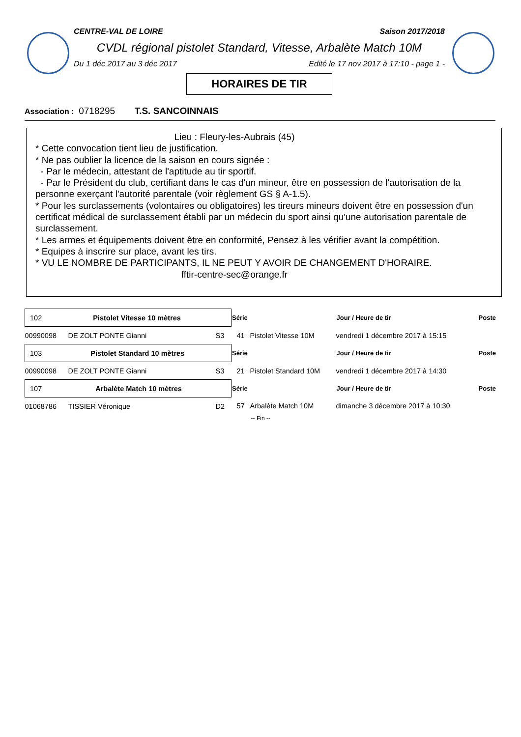CENTRE-VAL DE LOIRE Saison 2017/2018
CVDL régional pistolet Standard, Vitesse, Arbalète Match 10M
Du 1 déc 2017 au 3 déc 2017 Edité le 17 nov 2017 à 17:10 - page 1 -
HORAIRES DE TIR
Association : 0718295 T.S. SANCOINNAIS
Lieu : Fleury-les-Aubrais (45)
* Cette convocation tient lieu de justification.
* Ne pas oublier la licence de la saison en cours signée :
- Par le médecin, attestant de l'aptitude au tir sportif.
- Par le Président du club, certifiant dans le cas d'un mineur, être en possession de l'autorisation de la personne exerçant l'autorité parentale (voir règlement GS § A-1.5).
* Pour les surclassements (volontaires ou obligatoires) les tireurs mineurs doivent être en possession d'un certificat médical de surclassement établi par un médecin du sport ainsi qu'une autorisation parentale de surclassement.
* Les armes et équipements doivent être en conformité, Pensez à les vérifier avant la compétition.
* Equipes à inscrire sur place, avant les tirs.
* VU LE NOMBRE DE PARTICIPANTS, IL NE PEUT Y AVOIR DE CHANGEMENT D'HORAIRE.
fftir-centre-sec@orange.fr
| 102 Pistolet Vitesse 10 mètres | | | Série | | Jour / Heure de tir | Poste |
| 00990098 | DE ZOLT PONTE Gianni | S3 | 41 | Pistolet Vitesse 10M | vendredi 1 décembre 2017 à 15:15 | |
| 103 Pistolet Standard 10 mètres | | | Série | | Jour / Heure de tir | Poste |
| 00990098 | DE ZOLT PONTE Gianni | S3 | 21 | Pistolet Standard 10M | vendredi 1 décembre 2017 à 14:30 | |
| 107 Arbalète Match 10 mètres | | | Série | | Jour / Heure de tir | Poste |
| 01068786 | TISSIER Véronique | D2 | 57 | Arbalète Match 10M | dimanche 3 décembre 2017 à 10:30 | |
| -- Fin -- | | | | | | |